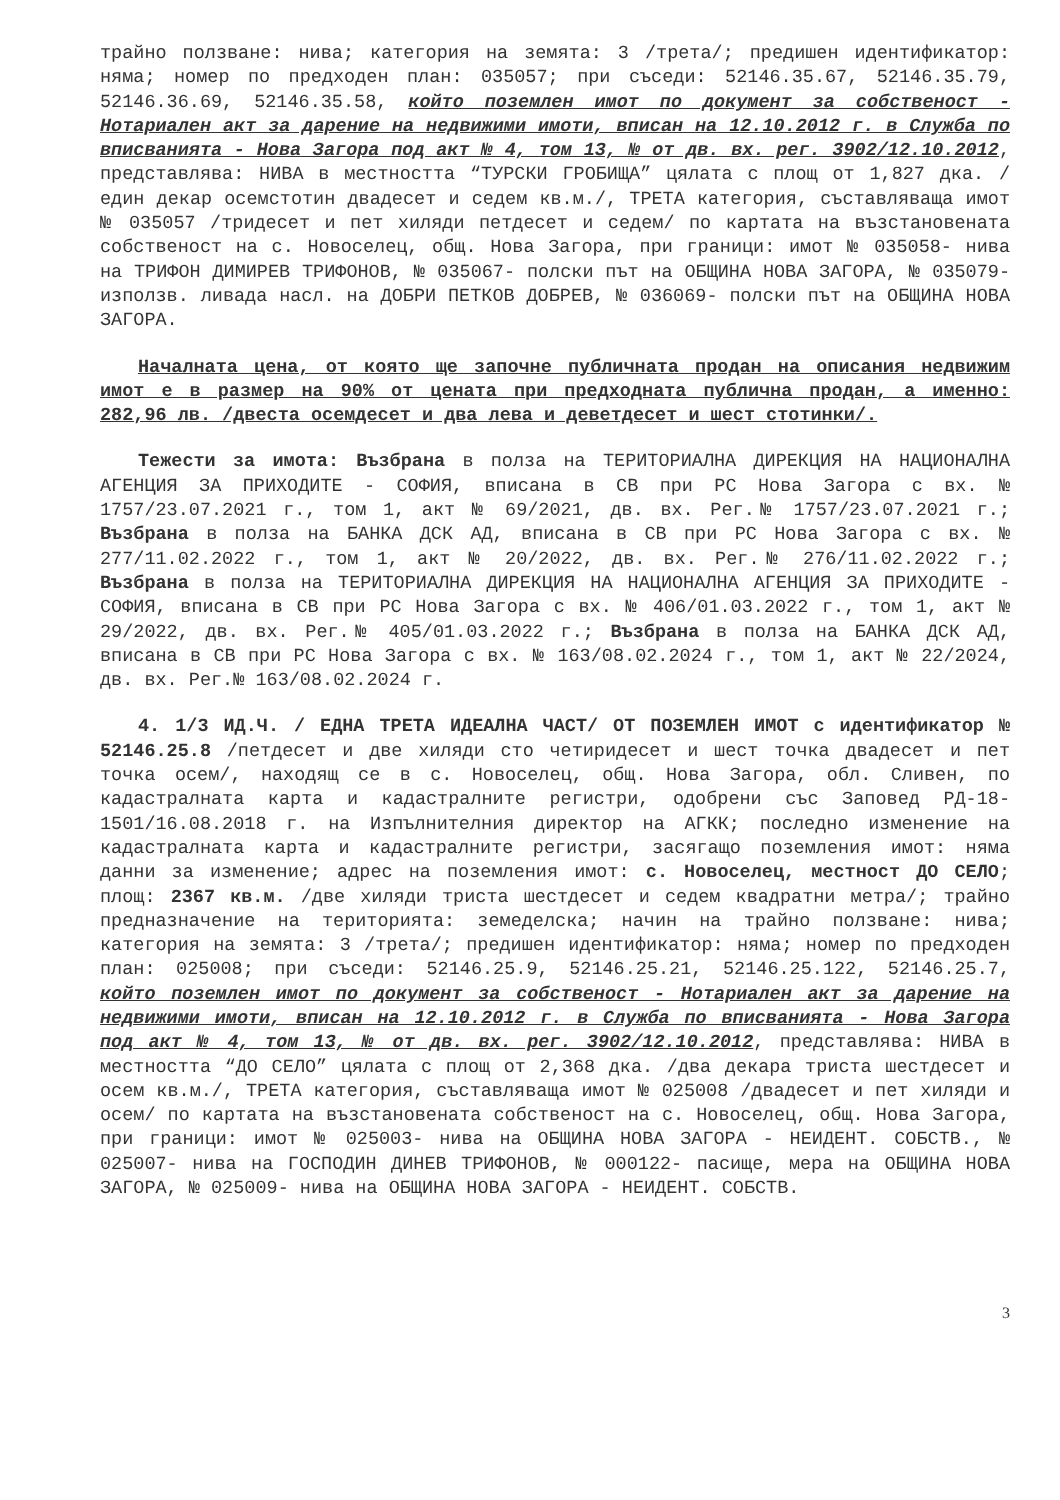трайно ползване: нива; категория на земята: 3 /трета/; предишен идентификатор: няма; номер по предходен план: 035057; при съседи: 52146.35.67, 52146.35.79, 52146.36.69, 52146.35.58, който поземлен имот по документ за собственост - Нотариален акт за дарение на недвижими имоти, вписан на 12.10.2012 г. в Служба по вписванията - Нова Загора под акт № 4, том 13, № от дв. вх. рег. 3902/12.10.2012, представлява: НИВА в местността “ТУРСКИ ГРОБИЩА” цялата с площ от 1,827 дка. /един декар осемстотин двадесет и седем кв.м./, ТРЕТА категория, съставляваща имот № 035057 /тридесет и пет хиляди петдесет и седем/ по картата на възстановената собственост на с. Новоселец, общ. Нова Загора, при граници: имот № 035058- нива на ТРИФОН ДИМИРЕВ ТРИФОНОВ, № 035067- полски път на ОБЩИНА НОВА ЗАГОРА, № 035079- използв. ливада насл. на ДОБРИ ПЕТКОВ ДОБРЕВ, № 036069- полски път на ОБЩИНА НОВА ЗАГОРА.
Началната цена, от която ще започне публичната продан на описания недвижим имот е в размер на 90% от цената при предходната публична продан, а именно: 282,96 лв. /двеста осемдесет и два лева и деветдесет и шест стотинки/.
Тежести за имота: Възбрана в полза на ТЕРИТОРИАЛНА ДИРЕКЦИЯ НА НАЦИОНАЛНА АГЕНЦИЯ ЗА ПРИХОДИТЕ - СОФИЯ, вписана в СВ при РС Нова Загора с вх. № 1757/23.07.2021 г., том 1, акт № 69/2021, дв. вх. Рег.№ 1757/23.07.2021 г.; Възбрана в полза на БАНКА ДСК АД, вписана в СВ при РС Нова Загора с вх. № 277/11.02.2022 г., том 1, акт № 20/2022, дв. вх. Рег.№ 276/11.02.2022 г.; Възбрана в полза на ТЕРИТОРИАЛНА ДИРЕКЦИЯ НА НАЦИОНАЛНА АГЕНЦИЯ ЗА ПРИХОДИТЕ - СОФИЯ, вписана в СВ при РС Нова Загора с вх. № 406/01.03.2022 г., том 1, акт № 29/2022, дв. вх. Рег.№ 405/01.03.2022 г.; Възбрана в полза на БАНКА ДСК АД, вписана в СВ при РС Нова Загора с вх. № 163/08.02.2024 г., том 1, акт № 22/2024, дв. вх. Рег.№ 163/08.02.2024 г.
4. 1/3 ИД.Ч. / ЕДНА ТРЕТА ИДЕАЛНА ЧАСТ/ ОТ ПОЗЕМЛЕН ИМОТ с идентификатор № 52146.25.8 /петдесет и две хиляди сто четиридесет и шест точка двадесет и пет точка осем/, находящ се в с. Новоселец, общ. Нова Загора, обл. Сливен, по кадастралната карта и кадастралните регистри, одобрени със Заповед РД-18-1501/16.08.2018 г. на Изпълнителния директор на АГКК; последно изменение на кадастралната карта и кадастралните регистри, засягащо поземления имот: няма данни за изменение; адрес на поземления имот: с. Новоселец, местност ДО СЕЛО; площ: 2367 кв.м. /две хиляди триста шестдесет и седем квадратни метра/; трайно предназначение на територията: земеделска; начин на трайно ползване: нива; категория на земята: 3 /трета/; предишен идентификатор: няма; номер по предходен план: 025008; при съседи: 52146.25.9, 52146.25.21, 52146.25.122, 52146.25.7, който поземлен имот по документ за собственост - Нотариален акт за дарение на недвижими имоти, вписан на 12.10.2012 г. в Служба по вписванията - Нова Загора под акт № 4, том 13, № от дв. вх. рег. 3902/12.10.2012, представлява: НИВА в местността “ДО СЕЛО” цялата с площ от 2,368 дка. /два декара триста шестдесет и осем кв.м./, ТРЕТА категория, съставляваща имот № 025008 /двадесет и пет хиляди и осем/ по картата на възстановената собственост на с. Новоселец, общ. Нова Загора, при граници: имот № 025003- нива на ОБЩИНА НОВА ЗАГОРА - НЕИДЕНТ. СОБСТВ., № 025007- нива на ГОСПОДИН ДИНЕВ ТРИФОНОВ, № 000122- пасище, мера на ОБЩИНА НОВА ЗАГОРА, № 025009- нива на ОБЩИНА НОВА ЗАГОРА - НЕИДЕНТ. СОБСТВ.
3